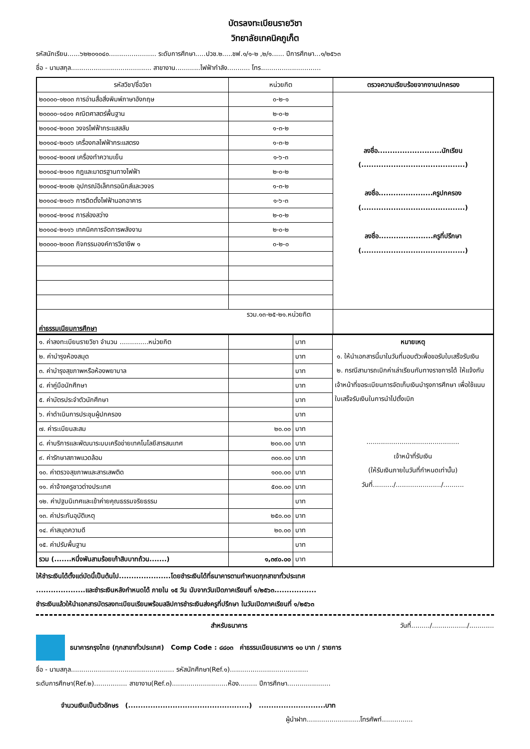บัตรลงทะเบียนรายวิชา
วิทยาลัยเทคนิคภูเก็ต
รหัสนักเรียน......๖๒๒๐๑๐๔๐....................... ระดับการศึกษา.....ปวช.๒.....ชฟ.๑/๑-๒ ,๒/๑...... ปีการศึกษา...๑/๒๕๖๓
ชื่อ - นามสกุล....................................... สาขางาน............ไฟฟ้ากำลัง........... โทร.............................
| รหัสวิชา/ชื่อวิชา | หน่วยกิต | ตรวจความเรียบร้อยจากงานปกครอง |
| --- | --- | --- |
| ๒๐๐๐๐-๑๒๐๓ การอ่านสื่อสิ่งพิมพ์ภาษาอังกฤษ | ๐-๒-๑ | ลงชื่อ..........................นักเรียน (..........................................) ลงชื่อ......................ครูปกครอง (..........................................) ลงชื่อ......................ครูที่ปรึกษา (..........................................) |
| ๒๐๐๐๐-๑๔๐๑ คณิตศาสตร์พื้นฐาน | ๒-๐-๒ | |
| ๒๐๑๐๔-๒๐๐๓ วงจรไฟฟ้ากระแสสลับ | ๑-๓-๒ | |
| ๒๐๑๐๔-๒๐๐๖ เครื่องกลไฟฟ้ากระแสตรง | ๑-๓-๒ | |
| ๒๐๑๐๔-๒๐๐๗ เครื่องทำความเย็น | ๑-๖-๓ | |
| ๒๐๑๐๔-๒๑๐๑ กฎและมาตรฐานทางไฟฟ้า | ๒-๐-๒ | |
| ๒๐๑๐๔-๒๑๐๒ อุปกรณ์อิเล็กทรอนิกส์และวงจร | ๑-๓-๒ | |
| ๒๐๑๐๔-๒๑๐๖ การติดตั้งไฟฟ้านอกอาคาร | ๑-๖-๓ | |
| ๒๐๑๐๔-๒๑๑๔ การส่องสว่าง | ๒-๐-๒ | |
| ๒๐๑๐๔-๒๑๑๖ เทคนิคการจัดการพลังงาน | ๒-๐-๒ | |
| ๒๐๐๐๐-๒๐๐๓ กิจกรรมองค์การวิชาชีพ ๑ | ๐-๒-๐ | |
| รวม.๑๓-๒๕-๒๑.หน่วยกิต ค่าธรรมเนียมการศึกษา | | |
| ๑. ค่าลงทะเบียนรายวิชา จำนวน ..............หน่วยกิต | | บาท | หมายเหตุ ๑. ให้นำเอกสารนี้มาในวันที่มอบตัวเพื่อขอรับใบเสร็จรับเงิน ๒. กรณีสามารถเบิกค่าเล่าเรียนกับทางราชการได้ ให้แจ้งกับเจ้าหน้าที่ขอระเบียนการจัดเก็บเงินบำรุงการศึกษา เพื่อใช้แนบใบเสร็จรับเงินในการนำไปตั้งเบิก ............................................. เจ้าหน้าที่รับเงิน (ให้รับเงินภายในวันที่กำหนดเท่านั้น) วันที่........../....................../.......... |
| ๒. ค่าบำรุงห้องสมุด | | บาท | |
| ๓. ค่าบำรุงสุขภาพหรือห้องพยาบาล | | บาท | |
| ๔. ค่าคู่มือนักศึกษา | | บาท | |
| ๕. ค่าบัตรประจำตัวนักศึกษา | | บาท | |
| ๖. ค่าดำเนินการประชุมผู้ปกครอง | | บาท | |
| ๗. ค่าระเบียนสะสม | ๒๐.๐๐ | บาท | |
| ๘. ค่าบริการและพัฒนาระบบเครือข่ายเทคโนโลยีสารสนเทศ | ๒๐๐.๐๐ | บาท | |
| ๙. ค่ารักษาสภาพแวดล้อม | ๓๐๐.๐๐ | บาท | |
| ๑๐. ค่าตรวจสุขภาพและสารเสพติด | ๑๐๐.๐๐ | บาท | |
| ๑๑. ค่าจ้างครูชาวต่างประเทศ | ๕๐๐.๐๐ | บาท | |
| ๑๒. ค่าปฐมนิเทศและเข้าค่ายคุณธรรมจริยธรรม | | บาท | |
| ๑๓. ค่าประกันอุบัติเหตุ | ๒๕๐.๐๐ | บาท | |
| ๑๔. ค่าสมุดความดี | ๒๐.๐๐ | บาท | |
| ๑๕. ค่าปรับพื้นฐาน | | บาท | |
| รวม (.......หนึ่งพันสามร้อยเก้าสิบบาทถ้วน.......) | ๑,๓๙๐.๐๐ | บาท | |
ให้ชำระเงินได้ตั้งแต่บัดนี้เป็นต้นไป.....................โดยชำระเงินได้ที่ธนาคารตามกำหนดทุกสาขาทั่วประเทศ
....................และชำระเงินหลังกำหนดได้ ภายใน ๑๕ วัน นับจากวันเปิดภาคเรียนที่ ๑/๒๕๖๓.................
ชำระเงินแล้วให้นำเอกสารบัตรลงทะเบียนเรียนพร้อมสลิปการชำระเงินส่งครูที่ปรึกษา ในวันเปิดภาคเรียนที่ ๑/๒๕๖๓
สำหรับธนาคาร วันที่........./................./............
ธนาคารกรุงไทย (ทุกสาขาทั่วประเทศ) Comp Code : ๘๘๐๓ ค่าธรรมเนียมธนาคาร ๑๐ บาท / รายการ
ชื่อ - นามสกุล.................................................. รหัสนักศึกษา(Ref.๑)......................................
ระดับการศึกษา(Ref.๒)................ สาขางาน(Ref.๓)...........................ห้อง......... ปีการศึกษา.....................
จำนวนเงินเป็นตัวอักษร (.................................................) ...........................บาท
ผู้นำฝาก..........................โทรศัพท์...............